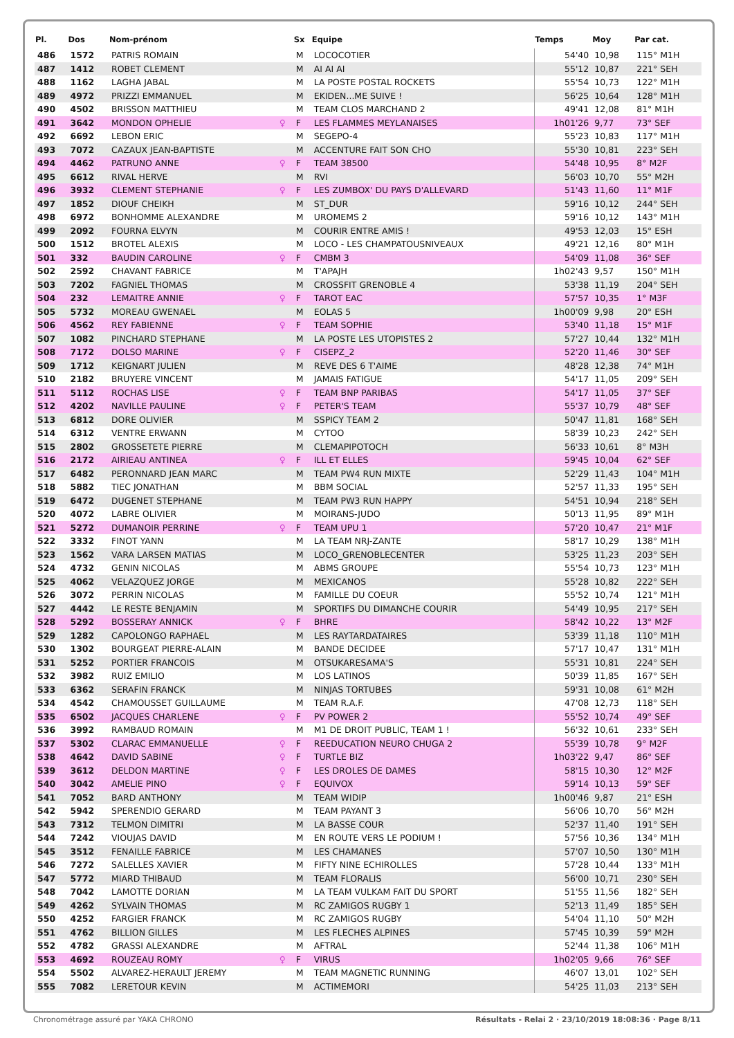| Pl. | Dos | Nom-prénom | | Sx | Equipe | Temps | Moy | Par cat. |
| --- | --- | --- | --- | --- | --- | --- | --- | --- |
| 486 | 1572 | PATRIS ROMAIN | | M | LOCOCOTIER | 54'40 | 10,98 | 115° M1H |
| 487 | 1412 | ROBET CLEMENT | | M | AI AI AI | 55'12 | 10,87 | 221° SEH |
| 488 | 1162 | LAGHA JABAL | | M | LA POSTE POSTAL ROCKETS | 55'54 | 10,73 | 122° M1H |
| 489 | 4972 | PRIZZI EMMANUEL | | M | EKIDEN...ME SUIVE ! | 56'25 | 10,64 | 128° M1H |
| 490 | 4502 | BRISSON MATTHIEU | | M | TEAM CLOS MARCHAND 2 | 49'41 | 12,08 | 81° M1H |
| 491 | 3642 | MONDON OPHELIE | ♀ | F | LES FLAMMES MEYLANAISES | 1h01'26 | 9,77 | 73° SEF |
| 492 | 6692 | LEBON ERIC | | M | SEGEPO-4 | 55'23 | 10,83 | 117° M1H |
| 493 | 7072 | CAZAUX JEAN-BAPTISTE | | M | ACCENTURE FAIT SON CHO | 55'30 | 10,81 | 223° SEH |
| 494 | 4462 | PATRUNO ANNE | ♀ | F | TEAM 38500 | 54'48 | 10,95 | 8° M2F |
| 495 | 6612 | RIVAL HERVE | | M | RVI | 56'03 | 10,70 | 55° M2H |
| 496 | 3932 | CLEMENT STEPHANIE | ♀ | F | LES ZUMBOX' DU PAYS D'ALLEVARD | 51'43 | 11,60 | 11° M1F |
| 497 | 1852 | DIOUF CHEIKH | | M | ST_DUR | 59'16 | 10,12 | 244° SEH |
| 498 | 6972 | BONHOMME ALEXANDRE | | M | UROMEMS 2 | 59'16 | 10,12 | 143° M1H |
| 499 | 2092 | FOURNA ELVYN | | M | COURIR ENTRE AMIS ! | 49'53 | 12,03 | 15° ESH |
| 500 | 1512 | BROTEL ALEXIS | | M | LOCO - LES CHAMPATOUSNIVEAUX | 49'21 | 12,16 | 80° M1H |
| 501 | 332 | BAUDIN CAROLINE | ♀ | F | CMBM 3 | 54'09 | 11,08 | 36° SEF |
| 502 | 2592 | CHAVANT FABRICE | | M | T'APAJH | 1h02'43 | 9,57 | 150° M1H |
| 503 | 7202 | FAGNIEL THOMAS | | M | CROSSFIT GRENOBLE 4 | 53'38 | 11,19 | 204° SEH |
| 504 | 232 | LEMAITRE ANNIE | ♀ | F | TAROT EAC | 57'57 | 10,35 | 1° M3F |
| 505 | 5732 | MOREAU GWENAEL | | M | EOLAS 5 | 1h00'09 | 9,98 | 20° ESH |
| 506 | 4562 | REY FABIENNE | ♀ | F | TEAM SOPHIE | 53'40 | 11,18 | 15° M1F |
| 507 | 1082 | PINCHARD STEPHANE | | M | LA POSTE LES UTOPISTES 2 | 57'27 | 10,44 | 132° M1H |
| 508 | 7172 | DOLSO MARINE | ♀ | F | CISEPZ_2 | 52'20 | 11,46 | 30° SEF |
| 509 | 1712 | KEIGNART JULIEN | | M | REVE DES 6 T'AIME | 48'28 | 12,38 | 74° M1H |
| 510 | 2182 | BRUYERE VINCENT | | M | JAMAIS FATIGUE | 54'17 | 11,05 | 209° SEH |
| 511 | 5112 | ROCHAS LISE | ♀ | F | TEAM BNP PARIBAS | 54'17 | 11,05 | 37° SEF |
| 512 | 4202 | NAVILLE PAULINE | ♀ | F | PETER'S TEAM | 55'37 | 10,79 | 48° SEF |
| 513 | 6812 | DORE OLIVIER | | M | SSPICY TEAM 2 | 50'47 | 11,81 | 168° SEH |
| 514 | 6312 | VENTRE ERWANN | | M | CYTOO | 58'39 | 10,23 | 242° SEH |
| 515 | 2802 | GROSSETETE PIERRE | | M | CLEMAPIPOTOCH | 56'33 | 10,61 | 8° M3H |
| 516 | 2172 | AIRIEAU ANTINEA | ♀ | F | ILL ET ELLES | 59'45 | 10,04 | 62° SEF |
| 517 | 6482 | PERONNARD JEAN MARC | | M | TEAM PW4 RUN MIXTE | 52'29 | 11,43 | 104° M1H |
| 518 | 5882 | TIEC JONATHAN | | M | BBM SOCIAL | 52'57 | 11,33 | 195° SEH |
| 519 | 6472 | DUGENET STEPHANE | | M | TEAM PW3 RUN HAPPY | 54'51 | 10,94 | 218° SEH |
| 520 | 4072 | LABRE OLIVIER | | M | MOIRANS-JUDO | 50'13 | 11,95 | 89° M1H |
| 521 | 5272 | DUMANOIR PERRINE | ♀ | F | TEAM UPU 1 | 57'20 | 10,47 | 21° M1F |
| 522 | 3332 | FINOT YANN | | M | LA TEAM NRJ-ZANTE | 58'17 | 10,29 | 138° M1H |
| 523 | 1562 | VARA LARSEN MATIAS | | M | LOCO_GRENOBLECENTER | 53'25 | 11,23 | 203° SEH |
| 524 | 4732 | GENIN NICOLAS | | M | ABMS GROUPE | 55'54 | 10,73 | 123° M1H |
| 525 | 4062 | VELAZQUEZ JORGE | | M | MEXICANOS | 55'28 | 10,82 | 222° SEH |
| 526 | 3072 | PERRIN NICOLAS | | M | FAMILLE DU COEUR | 55'52 | 10,74 | 121° M1H |
| 527 | 4442 | LE RESTE BENJAMIN | | M | SPORTIFS DU DIMANCHE COURIR | 54'49 | 10,95 | 217° SEH |
| 528 | 5292 | BOSSERAY ANNICK | ♀ | F | BHRE | 58'42 | 10,22 | 13° M2F |
| 529 | 1282 | CAPOLONGO RAPHAEL | | M | LES RAYTARDATAIRES | 53'39 | 11,18 | 110° M1H |
| 530 | 1302 | BOURGEAT PIERRE-ALAIN | | M | BANDE DECIDEE | 57'17 | 10,47 | 131° M1H |
| 531 | 5252 | PORTIER FRANCOIS | | M | OTSUKARESAMA'S | 55'31 | 10,81 | 224° SEH |
| 532 | 3982 | RUIZ EMILIO | | M | LOS LATINOS | 50'39 | 11,85 | 167° SEH |
| 533 | 6362 | SERAFIN FRANCK | | M | NINJAS TORTUBES | 59'31 | 10,08 | 61° M2H |
| 534 | 4542 | CHAMOUSSET GUILLAUME | | M | TEAM R.A.F. | 47'08 | 12,73 | 118° SEH |
| 535 | 6502 | JACQUES CHARLENE | ♀ | F | PV POWER 2 | 55'52 | 10,74 | 49° SEF |
| 536 | 3992 | RAMBAUD ROMAIN | | M | M1 DE DROIT PUBLIC, TEAM 1 ! | 56'32 | 10,61 | 233° SEH |
| 537 | 5302 | CLARAC EMMANUELLE | ♀ | F | REEDUCATION NEURO CHUGA 2 | 55'39 | 10,78 | 9° M2F |
| 538 | 4642 | DAVID SABINE | ♀ | F | TURTLE BIZ | 1h03'22 | 9,47 | 86° SEF |
| 539 | 3612 | DELDON MARTINE | ♀ | F | LES DROLES DE DAMES | 58'15 | 10,30 | 12° M2F |
| 540 | 3042 | AMELIE PINO | ♀ | F | EQUIVOX | 59'14 | 10,13 | 59° SEF |
| 541 | 7052 | BARD ANTHONY | | M | TEAM WIDIP | 1h00'46 | 9,87 | 21° ESH |
| 542 | 5942 | SPERENDIO GERARD | | M | TEAM PAYANT 3 | 56'06 | 10,70 | 56° M2H |
| 543 | 7312 | TELMON DIMITRI | | M | LA BASSE COUR | 52'37 | 11,40 | 191° SEH |
| 544 | 7242 | VIOUJAS DAVID | | M | EN ROUTE VERS LE PODIUM ! | 57'56 | 10,36 | 134° M1H |
| 545 | 3512 | FENAILLE FABRICE | | M | LES CHAMANES | 57'07 | 10,50 | 130° M1H |
| 546 | 7272 | SALELLES XAVIER | | M | FIFTY NINE ECHIROLLES | 57'28 | 10,44 | 133° M1H |
| 547 | 5772 | MIARD THIBAUD | | M | TEAM FLORALIS | 56'00 | 10,71 | 230° SEH |
| 548 | 7042 | LAMOTTE DORIAN | | M | LA TEAM VULKAM FAIT DU SPORT | 51'55 | 11,56 | 182° SEH |
| 549 | 4262 | SYLVAIN THOMAS | | M | RC ZAMIGOS RUGBY 1 | 52'13 | 11,49 | 185° SEH |
| 550 | 4252 | FARGIER FRANCK | | M | RC ZAMIGOS RUGBY | 54'04 | 11,10 | 50° M2H |
| 551 | 4762 | BILLION GILLES | | M | LES FLECHES ALPINES | 57'45 | 10,39 | 59° M2H |
| 552 | 4782 | GRASSI ALEXANDRE | | M | AFTRAL | 52'44 | 11,38 | 106° M1H |
| 553 | 4692 | ROUZEAU ROMY | ♀ | F | VIRUS | 1h02'05 | 9,66 | 76° SEF |
| 554 | 5502 | ALVAREZ-HERAULT JEREMY | | M | TEAM MAGNETIC RUNNING | 46'07 | 13,01 | 102° SEH |
| 555 | 7082 | LERETOUR KEVIN | | M | ACTIMEMORI | 54'25 | 11,03 | 213° SEH |
Chronométrage assuré par YAKA CHRONO Résultats - Relai 2 · 23/10/2019 18:08:36 · Page 8/11